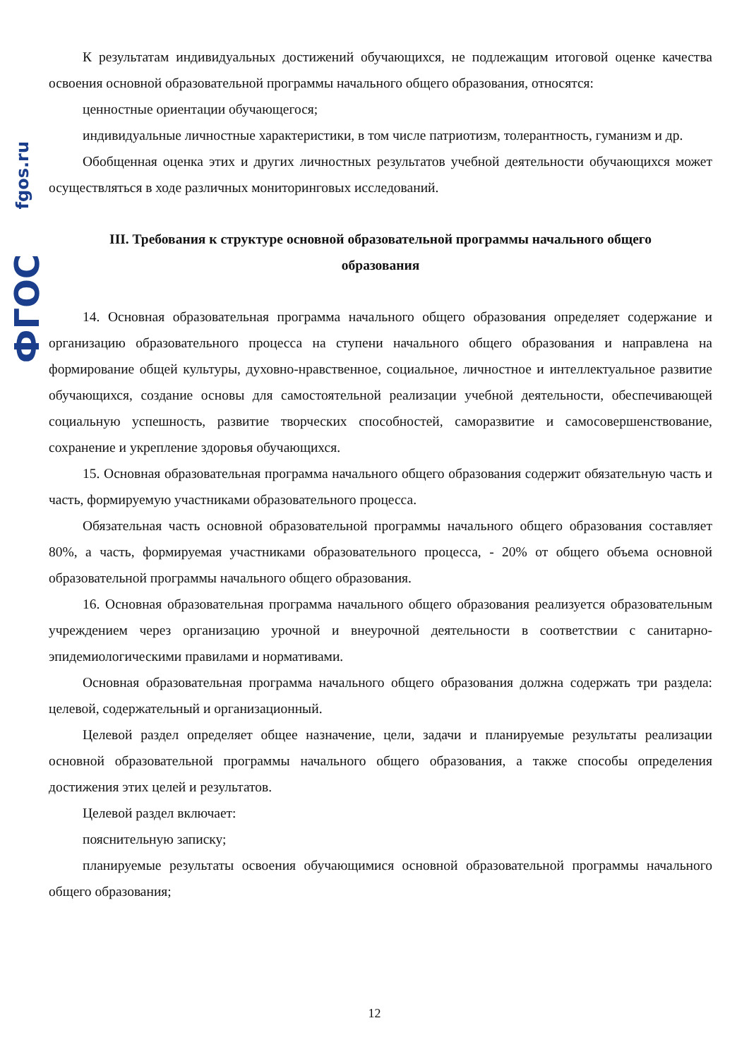fgos.ru
ФГОС
К результатам индивидуальных достижений обучающихся, не подлежащим итоговой оценке качества освоения основной образовательной программы начального общего образования, относятся:
ценностные ориентации обучающегося;
индивидуальные личностные характеристики, в том числе патриотизм, толерантность, гуманизм и др.
Обобщенная оценка этих и других личностных результатов учебной деятельности обучающихся может осуществляться в ходе различных мониторинговых исследований.
III. Требования к структуре основной образовательной программы начального общего образования
14. Основная образовательная программа начального общего образования определяет содержание и организацию образовательного процесса на ступени начального общего образования и направлена на формирование общей культуры, духовно-нравственное, социальное, личностное и интеллектуальное развитие обучающихся, создание основы для самостоятельной реализации учебной деятельности, обеспечивающей социальную успешность, развитие творческих способностей, саморазвитие и самосовершенствование, сохранение и укрепление здоровья обучающихся.
15. Основная образовательная программа начального общего образования содержит обязательную часть и часть, формируемую участниками образовательного процесса.
Обязательная часть основной образовательной программы начального общего образования составляет 80%, а часть, формируемая участниками образовательного процесса, - 20% от общего объема основной образовательной программы начального общего образования.
16. Основная образовательная программа начального общего образования реализуется образовательным учреждением через организацию урочной и внеурочной деятельности в соответствии с санитарно-эпидемиологическими правилами и нормативами.
Основная образовательная программа начального общего образования должна содержать три раздела: целевой, содержательный и организационный.
Целевой раздел определяет общее назначение, цели, задачи и планируемые результаты реализации основной образовательной программы начального общего образования, а также способы определения достижения этих целей и результатов.
Целевой раздел включает:
пояснительную записку;
планируемые результаты освоения обучающимися основной образовательной программы начального общего образования;
12